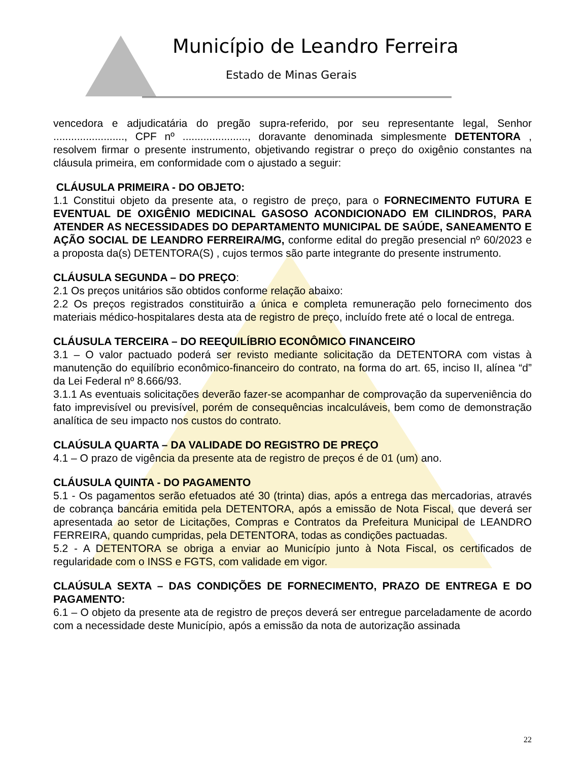Município de Leandro Ferreira
Estado de Minas Gerais
vencedora e adjudicatária do pregão supra-referido, por seu representante legal, Senhor ........................, CPF nº ......................, doravante denominada simplesmente DETENTORA , resolvem firmar o presente instrumento, objetivando registrar o preço do oxigênio constantes na cláusula primeira, em conformidade com o ajustado a seguir:
CLÁUSULA PRIMEIRA - DO OBJETO:
1.1 Constitui objeto da presente ata, o registro de preço, para o FORNECIMENTO FUTURA E EVENTUAL DE OXIGÊNIO MEDICINAL GASOSO ACONDICIONADO EM CILINDROS, PARA ATENDER AS NECESSIDADES DO DEPARTAMENTO MUNICIPAL DE SAÚDE, SANEAMENTO E AÇÃO SOCIAL DE LEANDRO FERREIRA/MG, conforme edital do pregão presencial nº 60/2023 e a proposta da(s) DETENTORA(S) , cujos termos são parte integrante do presente instrumento.
CLÁUSULA SEGUNDA – DO PREÇO:
2.1 Os preços unitários são obtidos conforme relação abaixo:
2.2 Os preços registrados constituirão a única e completa remuneração pelo fornecimento dos materiais médico-hospitalares desta ata de registro de preço, incluído frete até o local de entrega.
CLÁUSULA TERCEIRA – DO REEQUILÍBRIO ECONÔMICO FINANCEIRO
3.1 – O valor pactuado poderá ser revisto mediante solicitação da DETENTORA com vistas à manutenção do equilíbrio econômico-financeiro do contrato, na forma do art. 65, inciso II, alínea “d” da Lei Federal nº 8.666/93.
3.1.1 As eventuais solicitações deverão fazer-se acompanhar de comprovação da superveniência do fato imprevisível ou previsível, porém de consequências incalculáveis, bem como de demonstração analítica de seu impacto nos custos do contrato.
CLAÚSULA QUARTA – DA VALIDADE DO REGISTRO DE PREÇO
4.1 – O prazo de vigência da presente ata de registro de preços é de 01 (um) ano.
CLÁUSULA QUINTA - DO PAGAMENTO
5.1 - Os pagamentos serão efetuados até 30 (trinta) dias, após a entrega das mercadorias, através de cobrança bancária emitida pela DETENTORA, após a emissão de Nota Fiscal, que deverá ser apresentada ao setor de Licitações, Compras e Contratos da Prefeitura Municipal de LEANDRO FERREIRA, quando cumpridas, pela DETENTORA, todas as condições pactuadas.
5.2 - A DETENTORA se obriga a enviar ao Município junto à Nota Fiscal, os certificados de regularidade com o INSS e FGTS, com validade em vigor.
CLAÚSULA SEXTA – DAS CONDIÇÕES DE FORNECIMENTO, PRAZO DE ENTREGA E DO PAGAMENTO:
6.1 – O objeto da presente ata de registro de preços deverá ser entregue parceladamente de acordo com a necessidade deste Município, após a emissão da nota de autorização assinada
22